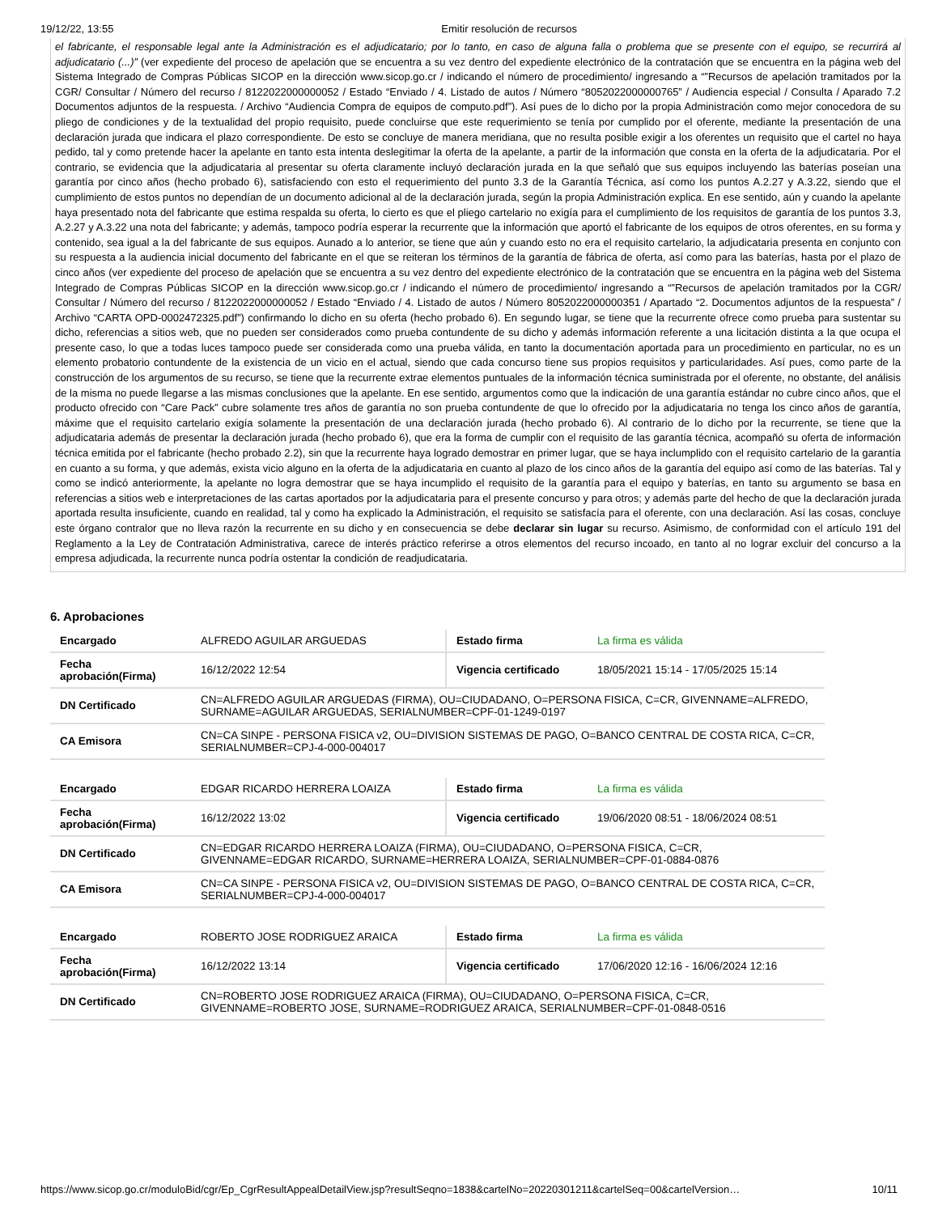19/12/22, 13:55 Emitir resolución de recursos
el fabricante, el responsable legal ante la Administración es el adjudicatario; por lo tanto, en caso de alguna falla o problema que se presente con el equipo, se recurrirá al adjudicatario (...)” (ver expediente del proceso de apelación que se encuentra a su vez dentro del expediente electrónico de la contratación que se encuentra en la página web del Sistema Integrado de Compras Públicas SICOP en la dirección www.sicop.go.cr / indicando el número de procedimiento/ ingresando a “”Recursos de apelación tramitados por la CGR/ Consultar / Número del recurso / 8122022000000052 / Estado “Enviado / 4. Listado de autos / Número “8052022000000765” / Audiencia especial / Consulta / Aparado 7.2 Documentos adjuntos de la respuesta. / Archivo “Audiencia Compra de equipos de computo.pdf”). Así pues de lo dicho por la propia Administración como mejor conocedora de su pliego de condiciones y de la textualidad del propio requisito, puede concluirse que este requerimiento se tenía por cumplido por el oferente, mediante la presentación de una declaración jurada que indicara el plazo correspondiente. De esto se concluye de manera meridiana, que no resulta posible exigir a los oferentes un requisito que el cartel no haya pedido, tal y como pretende hacer la apelante en tanto esta intenta deslegitimar la oferta de la apelante, a partir de la información que consta en la oferta de la adjudicataria. Por el contrario, se evidencia que la adjudicataria al presentar su oferta claramente incluyó declaración jurada en la que señaló que sus equipos incluyendo las baterías poseían una garantía por cinco años (hecho probado 6), satisfaciendo con esto el requerimiento del punto 3.3 de la Garantía Técnica, así como los puntos A.2.27 y A.3.22, siendo que el cumplimiento de estos puntos no dependían de un documento adicional al de la declaración jurada, según la propia Administración explica. En ese sentido, aún y cuando la apelante haya presentado nota del fabricante que estima respalda su oferta, lo cierto es que el pliego cartelario no exigía para el cumplimiento de los requisitos de garantía de los puntos 3.3, A.2.27 y A.3.22 una nota del fabricante; y además, tampoco podría esperar la recurrente que la información que aportó el fabricante de los equipos de otros oferentes, en su forma y contenido, sea igual a la del fabricante de sus equipos. Aunado a lo anterior, se tiene que aún y cuando esto no era el requisito cartelario, la adjudicataria presenta en conjunto con su respuesta a la audiencia inicial documento del fabricante en el que se reiteran los términos de la garantía de fábrica de oferta, así como para las baterías, hasta por el plazo de cinco años (ver expediente del proceso de apelación que se encuentra a su vez dentro del expediente electrónico de la contratación que se encuentra en la página web del Sistema Integrado de Compras Públicas SICOP en la dirección www.sicop.go.cr / indicando el número de procedimiento/ ingresando a “”Recursos de apelación tramitados por la CGR/ Consultar / Número del recurso / 8122022000000052 / Estado “Enviado / 4. Listado de autos / Número 8052022000000351 / Apartado “2. Documentos adjuntos de la respuesta” / Archivo “CARTA OPD-0002472325.pdf”) confirmando lo dicho en su oferta (hecho probado 6). En segundo lugar, se tiene que la recurrente ofrece como prueba para sustentar su dicho, referencias a sitios web, que no pueden ser considerados como prueba contundente de su dicho y además información referente a una licitación distinta a la que ocupa el presente caso, lo que a todas luces tampoco puede ser considerada como una prueba válida, en tanto la documentación aportada para un procedimiento en particular, no es un elemento probatorio contundente de la existencia de un vicio en el actual, siendo que cada concurso tiene sus propios requisitos y particularidades. Así pues, como parte de la construcción de los argumentos de su recurso, se tiene que la recurrente extrae elementos puntuales de la información técnica suministrada por el oferente, no obstante, del análisis de la misma no puede llegarse a las mismas conclusiones que la apelante. En ese sentido, argumentos como que la indicación de una garantía estándar no cubre cinco años, que el producto ofrecido con “Care Pack” cubre solamente tres años de garantía no son prueba contundente de que lo ofrecido por la adjudicataria no tenga los cinco años de garantía, máxime que el requisito cartelario exigía solamente la presentación de una declaración jurada (hecho probado 6). Al contrario de lo dicho por la recurrente, se tiene que la adjudicataria además de presentar la declaración jurada (hecho probado 6), que era la forma de cumplir con el requisito de las garantía técnica, acompañó su oferta de información técnica emitida por el fabricante (hecho probado 2.2), sin que la recurrente haya logrado demostrar en primer lugar, que se haya inclumplido con el requisito cartelario de la garantía en cuanto a su forma, y que además, exista vicio alguno en la oferta de la adjudicataria en cuanto al plazo de los cinco años de la garantía del equipo así como de las baterías. Tal y como se indicó anteriormente, la apelante no logra demostrar que se haya incumplido el requisito de la garantía para el equipo y baterías, en tanto su argumento se basa en referencias a sitios web e interpretaciones de las cartas aportados por la adjudicataria para el presente concurso y para otros; y además parte del hecho de que la declaración jurada aportada resulta insuficiente, cuando en realidad, tal y como ha explicado la Administración, el requisito se satisfacía para el oferente, con una declaración. Así las cosas, concluye este órgano contralor que no lleva razón la recurrente en su dicho y en consecuencia se debe declarar sin lugar su recurso. Asimismo, de conformidad con el artículo 191 del Reglamento a la Ley de Contratación Administrativa, carece de interés práctico referirse a otros elementos del recurso incoado, en tanto al no lograr excluir del concurso a la empresa adjudicada, la recurrente nunca podría ostentar la condición de readjudicataria.
6. Aprobaciones
| Encargado | ALFREDO AGUILAR ARGUEDAS | Estado firma | La firma es válida |
| Fecha aprobación(Firma) | 16/12/2022 12:54 | Vigencia certificado | 18/05/2021 15:14 - 17/05/2025 15:14 |
| DN Certificado | CN=ALFREDO AGUILAR ARGUEDAS (FIRMA), OU=CIUDADANO, O=PERSONA FISICA, C=CR, GIVENNAME=ALFREDO, SURNAME=AGUILAR ARGUEDAS, SERIALNUMBER=CPF-01-1249-0197 | | |
| CA Emisora | CN=CA SINPE - PERSONA FISICA v2, OU=DIVISION SISTEMAS DE PAGO, O=BANCO CENTRAL DE COSTA RICA, C=CR, SERIALNUMBER=CPJ-4-000-004017 | | |
| Encargado | EDGAR RICARDO HERRERA LOAIZA | Estado firma | La firma es válida |
| Fecha aprobación(Firma) | 16/12/2022 13:02 | Vigencia certificado | 19/06/2020 08:51 - 18/06/2024 08:51 |
| DN Certificado | CN=EDGAR RICARDO HERRERA LOAIZA (FIRMA), OU=CIUDADANO, O=PERSONA FISICA, C=CR, GIVENNAME=EDGAR RICARDO, SURNAME=HERRERA LOAIZA, SERIALNUMBER=CPF-01-0884-0876 | | |
| CA Emisora | CN=CA SINPE - PERSONA FISICA v2, OU=DIVISION SISTEMAS DE PAGO, O=BANCO CENTRAL DE COSTA RICA, C=CR, SERIALNUMBER=CPJ-4-000-004017 | | |
| Encargado | ROBERTO JOSE RODRIGUEZ ARAICA | Estado firma | La firma es válida |
| Fecha aprobación(Firma) | 16/12/2022 13:14 | Vigencia certificado | 17/06/2020 12:16 - 16/06/2024 12:16 |
| DN Certificado | CN=ROBERTO JOSE RODRIGUEZ ARAICA (FIRMA), OU=CIUDADANO, O=PERSONA FISICA, C=CR, GIVENNAME=ROBERTO JOSE, SURNAME=RODRIGUEZ ARAICA, SERIALNUMBER=CPF-01-0848-0516 | | |
https://www.sicop.go.cr/moduloBid/cgr/Ep_CgrResultAppealDetailView.jsp?resultSeqno=1838&cartelNo=20220301211&cartelSeq=00&cartelVersion… 10/11